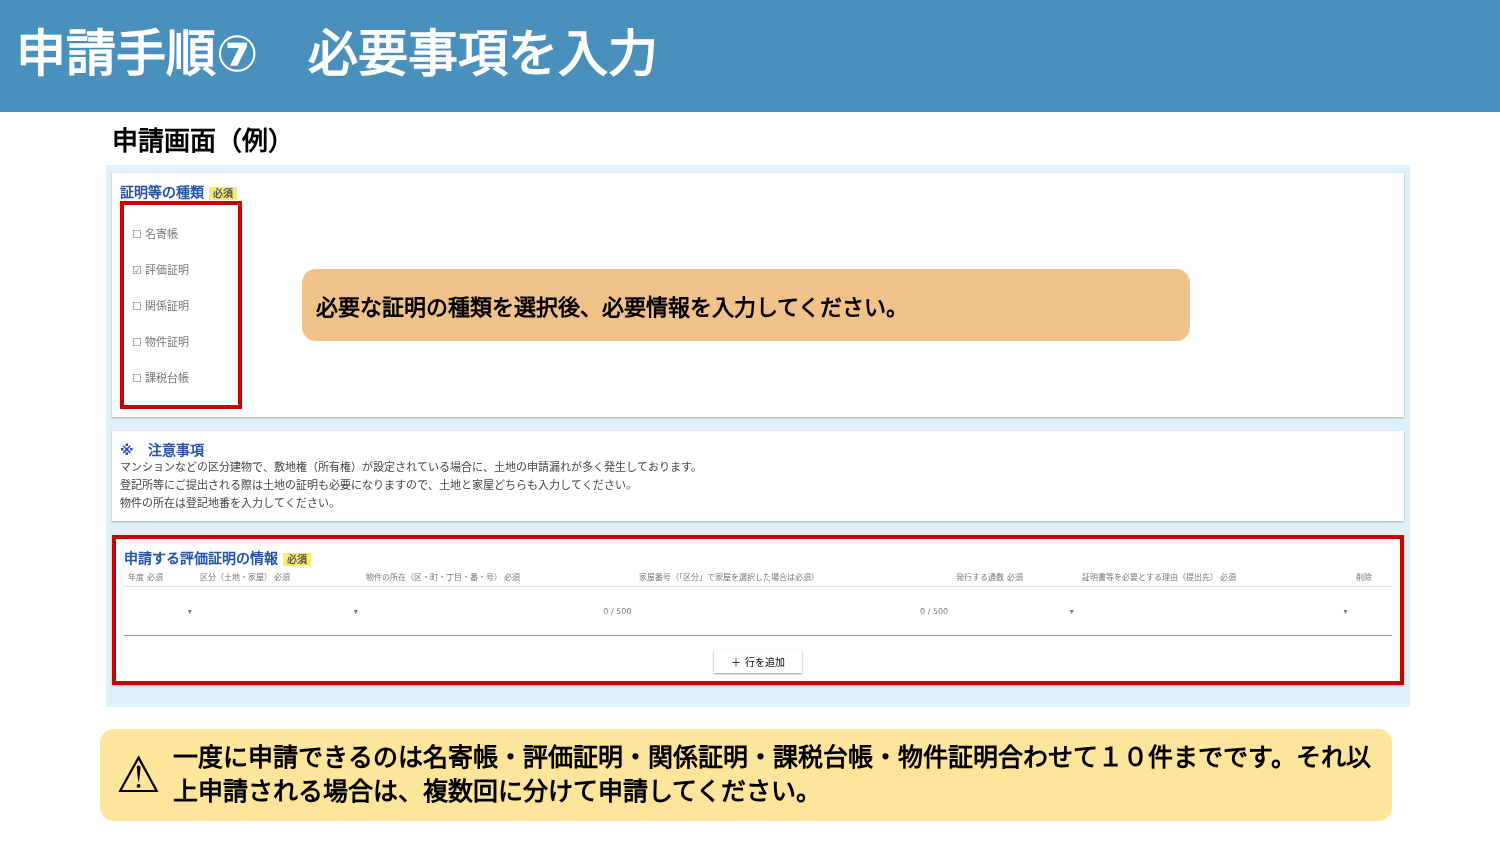申請手順⑦　必要事項を入力
申請画面（例）
証明等の種類 必須
☐ 名寄帳
☑ 評価証明
☐ 関係証明
☐ 物件証明
☐ 課税台帳
必要な証明の種類を選択後、必要情報を入力してください。
※　注意事項
マンションなどの区分建物で、敷地権（所有権）が設定されている場合に、土地の申請漏れが多く発生しております。
登記所等にご提出される際は土地の証明も必要になりますので、土地と家屋どちらも入力してください。
物件の所在は登記地番を入力してください。
申請する評価証明の情報 必須
| 年度 必須 | 区分（土地・家屋） 必須 | 物件の所在（区・町・丁目・番・号） 必須 | 家屋番号（「区分」で家屋を選択した場合は必須） | 発行する通数 必須 | 証明書等を必要とする理由（提出先） 必須 | 削除 |
| --- | --- | --- | --- | --- | --- | --- |
| ▾ | ▾ | 0 / 500 | 0 / 500 | ▾ | ▾ | |
＋ 行を追加
⚠ 一度に申請できるのは名寄帳・評価証明・関係証明・課税台帳・物件証明合わせて１０件までです。それ以上申請される場合は、複数回に分けて申請してください。